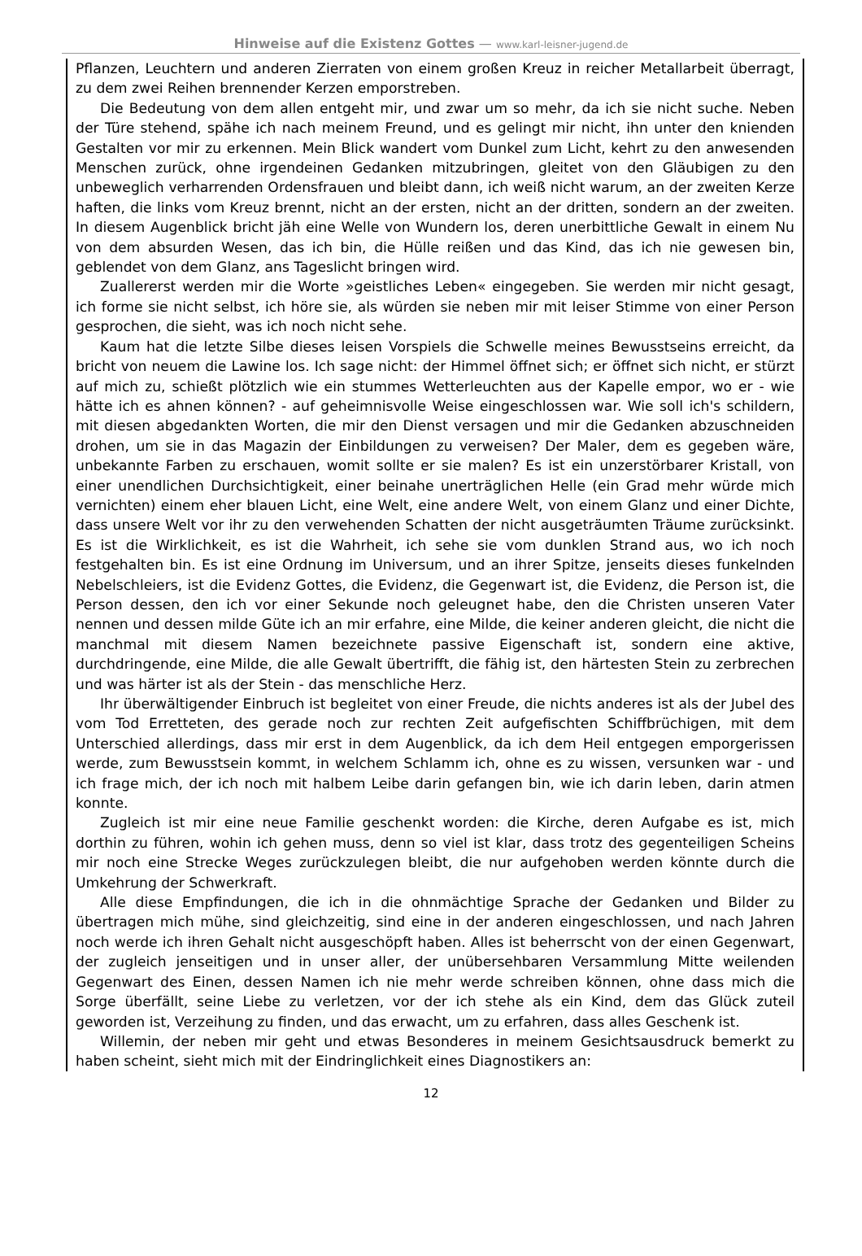Hinweise auf die Existenz Gottes — www.karl-leisner-jugend.de
Pflanzen, Leuchtern und anderen Zierraten von einem großen Kreuz in reicher Metallarbeit überragt, zu dem zwei Reihen brennender Kerzen emporstreben.
Die Bedeutung von dem allen entgeht mir, und zwar um so mehr, da ich sie nicht suche. Neben der Türe stehend, spähe ich nach meinem Freund, und es gelingt mir nicht, ihn unter den knienden Gestalten vor mir zu erkennen. Mein Blick wandert vom Dunkel zum Licht, kehrt zu den anwesenden Menschen zurück, ohne irgendeinen Gedanken mitzubringen, gleitet von den Gläubigen zu den unbeweglich verharrenden Ordensfrauen und bleibt dann, ich weiß nicht warum, an der zweiten Kerze haften, die links vom Kreuz brennt, nicht an der ersten, nicht an der dritten, sondern an der zweiten. In diesem Augenblick bricht jäh eine Welle von Wundern los, deren unerbittliche Gewalt in einem Nu von dem absurden Wesen, das ich bin, die Hülle reißen und das Kind, das ich nie gewesen bin, geblendet von dem Glanz, ans Tageslicht bringen wird.
Zuallererst werden mir die Worte »geistliches Leben« eingegeben. Sie werden mir nicht gesagt, ich forme sie nicht selbst, ich höre sie, als würden sie neben mir mit leiser Stimme von einer Person gesprochen, die sieht, was ich noch nicht sehe.
Kaum hat die letzte Silbe dieses leisen Vorspiels die Schwelle meines Bewusstseins erreicht, da bricht von neuem die Lawine los. Ich sage nicht: der Himmel öffnet sich; er öffnet sich nicht, er stürzt auf mich zu, schießt plötzlich wie ein stummes Wetterleuchten aus der Kapelle empor, wo er - wie hätte ich es ahnen können? - auf geheimnisvolle Weise eingeschlossen war. Wie soll ich's schildern, mit diesen abgedankten Worten, die mir den Dienst versagen und mir die Gedanken abzuschneiden drohen, um sie in das Magazin der Einbildungen zu verweisen? Der Maler, dem es gegeben wäre, unbekannte Farben zu erschauen, womit sollte er sie malen? Es ist ein unzerstörbarer Kristall, von einer unendlichen Durchsichtigkeit, einer beinahe unerträglichen Helle (ein Grad mehr würde mich vernichten) einem eher blauen Licht, eine Welt, eine andere Welt, von einem Glanz und einer Dichte, dass unsere Welt vor ihr zu den verwehenden Schatten der nicht ausgeträumten Träume zurücksinkt. Es ist die Wirklichkeit, es ist die Wahrheit, ich sehe sie vom dunklen Strand aus, wo ich noch festgehalten bin. Es ist eine Ordnung im Universum, und an ihrer Spitze, jenseits dieses funkelnden Nebelschleiers, ist die Evidenz Gottes, die Evidenz, die Gegenwart ist, die Evidenz, die Person ist, die Person dessen, den ich vor einer Sekunde noch geleugnet habe, den die Christen unseren Vater nennen und dessen milde Güte ich an mir erfahre, eine Milde, die keiner anderen gleicht, die nicht die manchmal mit diesem Namen bezeichnete passive Eigenschaft ist, sondern eine aktive, durchdringende, eine Milde, die alle Gewalt übertrifft, die fähig ist, den härtesten Stein zu zerbrechen und was härter ist als der Stein - das menschliche Herz.
Ihr überwältigender Einbruch ist begleitet von einer Freude, die nichts anderes ist als der Jubel des vom Tod Erretteten, des gerade noch zur rechten Zeit aufgefischten Schiffbrüchigen, mit dem Unterschied allerdings, dass mir erst in dem Augenblick, da ich dem Heil entgegen emporgerissen werde, zum Bewusstsein kommt, in welchem Schlamm ich, ohne es zu wissen, versunken war - und ich frage mich, der ich noch mit halbem Leibe darin gefangen bin, wie ich darin leben, darin atmen konnte.
Zugleich ist mir eine neue Familie geschenkt worden: die Kirche, deren Aufgabe es ist, mich dorthin zu führen, wohin ich gehen muss, denn so viel ist klar, dass trotz des gegenteiligen Scheins mir noch eine Strecke Weges zurückzulegen bleibt, die nur aufgehoben werden könnte durch die Umkehrung der Schwerkraft.
Alle diese Empfindungen, die ich in die ohnmächtige Sprache der Gedanken und Bilder zu übertragen mich mühe, sind gleichzeitig, sind eine in der anderen eingeschlossen, und nach Jahren noch werde ich ihren Gehalt nicht ausgeschöpft haben. Alles ist beherrscht von der einen Gegenwart, der zugleich jenseitigen und in unser aller, der unübersehbaren Versammlung Mitte weilenden Gegenwart des Einen, dessen Namen ich nie mehr werde schreiben können, ohne dass mich die Sorge überfällt, seine Liebe zu verletzen, vor der ich stehe als ein Kind, dem das Glück zuteil geworden ist, Verzeihung zu finden, und das erwacht, um zu erfahren, dass alles Geschenk ist.
Willemin, der neben mir geht und etwas Besonderes in meinem Gesichtsausdruck bemerkt zu haben scheint, sieht mich mit der Eindringlichkeit eines Diagnostikers an:
12